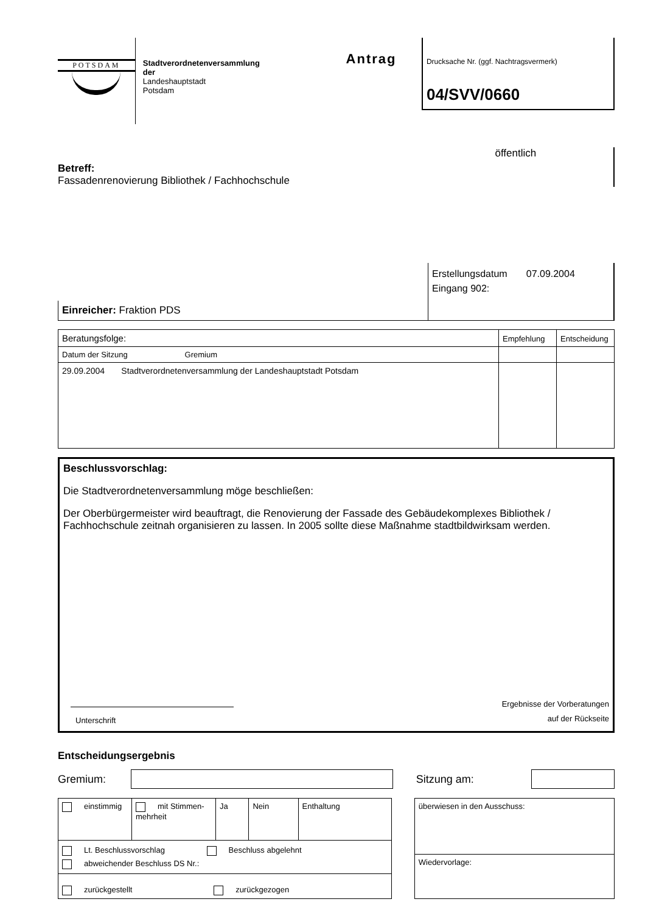POTSDAM
Stadtverordnetenversammlung
der
Landeshauptstadt
Potsdam
Antrag
Drucksache Nr. (ggf. Nachtragsvermerk)
04/SVV/0660
Betreff:
Fassadenrenovierung Bibliothek / Fachhochschule
öffentlich
Einreicher: Fraktion PDS
Erstellungsdatum 07.09.2004
Eingang 902:
| Beratungsfolge: | Empfehlung | Entscheidung |
| Datum der Sitzung Gremium | | |
| 29.09.2004 Stadtverordnetenversammlung der Landeshauptstadt Potsdam | | |
Beschlussvorschlag:
Die Stadtverordnetenversammlung möge beschließen:
Der Oberbürgermeister wird beauftragt, die Renovierung der Fassade des Gebäudekomplexes Bibliothek / Fachhochschule zeitnah organisieren zu lassen. In 2005 sollte diese Maßnahme stadtbildwirksam werden.
Unterschrift
Ergebnisse der Vorberatungen
auf der Rückseite
Entscheidungsergebnis
Gremium: Sitzung am:
| einstimmig | mit Stimmen- mehrheit | Ja | Nein | Enthaltung |
| Lt. Beschlussvorschlag Beschluss abgelehnt abweichender Beschluss DS Nr.: | | | | |
| zurückgestellt zurückgezogen | | | | |
| überwiesen in den Ausschuss: |
| Wiedervorlage: |